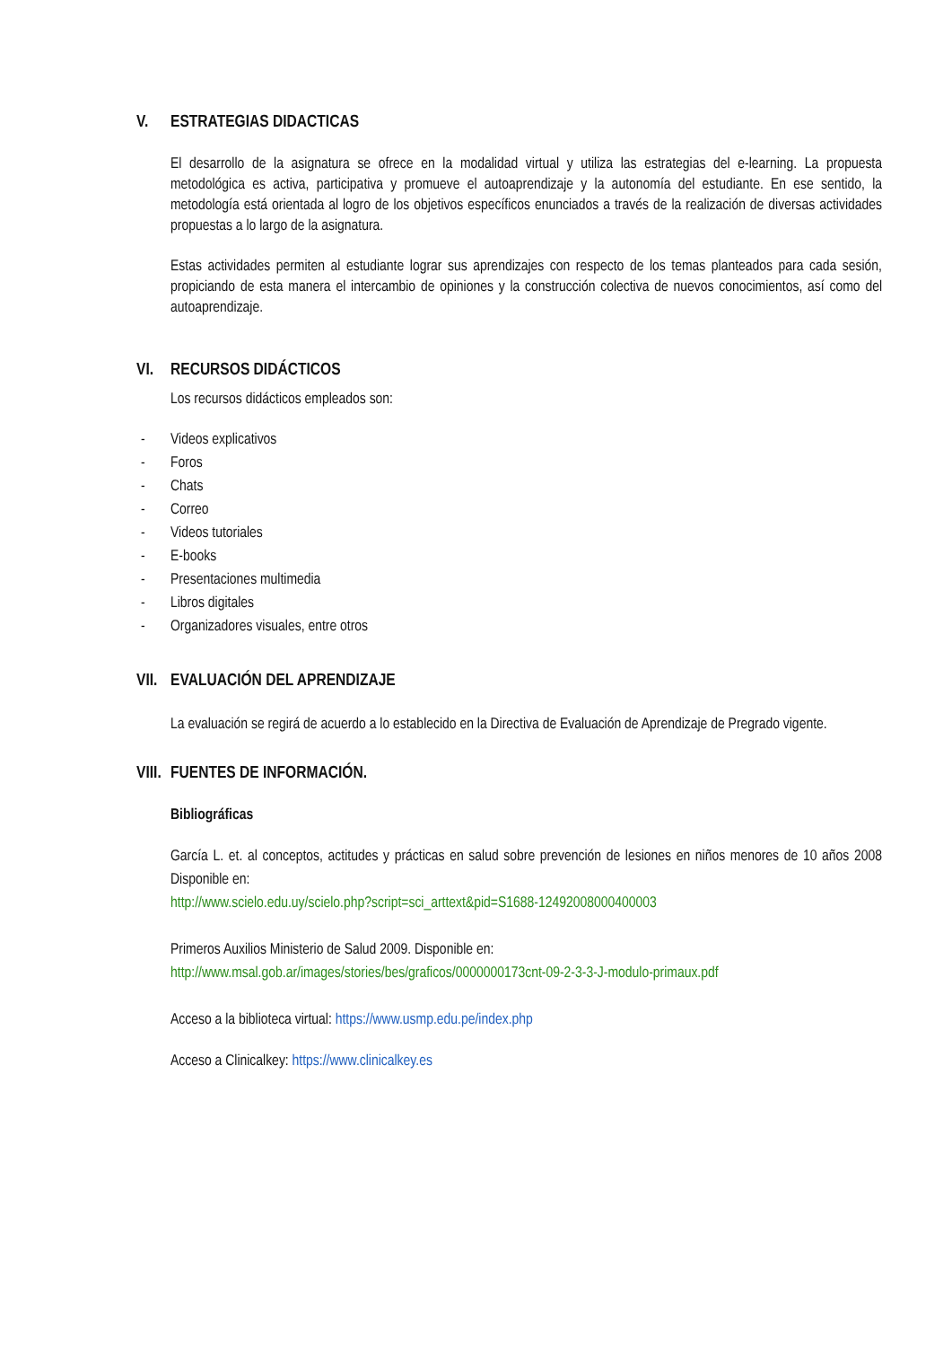V. ESTRATEGIAS DIDACTICAS
El desarrollo de la asignatura se ofrece en la modalidad virtual y utiliza las estrategias del e-learning. La propuesta metodológica es activa, participativa y promueve el autoaprendizaje y la autonomía del estudiante. En ese sentido, la metodología está orientada al logro de los objetivos específicos enunciados a través de la realización de diversas actividades propuestas a lo largo de la asignatura.
Estas actividades permiten al estudiante lograr sus aprendizajes con respecto de los temas planteados para cada sesión, propiciando de esta manera el intercambio de opiniones y la construcción colectiva de nuevos conocimientos, así como del autoaprendizaje.
VI. RECURSOS DIDÁCTICOS
Los recursos didácticos empleados son:
- Videos explicativos
- Foros
- Chats
- Correo
- Videos tutoriales
- E-books
- Presentaciones multimedia
- Libros digitales
- Organizadores visuales, entre otros
VII. EVALUACIÓN DEL APRENDIZAJE
La evaluación se regirá de acuerdo a lo establecido en la Directiva de Evaluación de Aprendizaje de Pregrado vigente.
VIII. FUENTES DE INFORMACIÓN.
Bibliográficas
García L. et. al conceptos, actitudes y prácticas en salud sobre prevención de lesiones en niños menores de 10 años 2008 Disponible en:
http://www.scielo.edu.uy/scielo.php?script=sci_arttext&pid=S1688-12492008000400003
Primeros Auxilios Ministerio de Salud 2009. Disponible en:
http://www.msal.gob.ar/images/stories/bes/graficos/0000000173cnt-09-2-3-3-J-modulo-primaux.pdf
Acceso a la biblioteca virtual: https://www.usmp.edu.pe/index.php
Acceso a Clinicalkey: https://www.clinicalkey.es